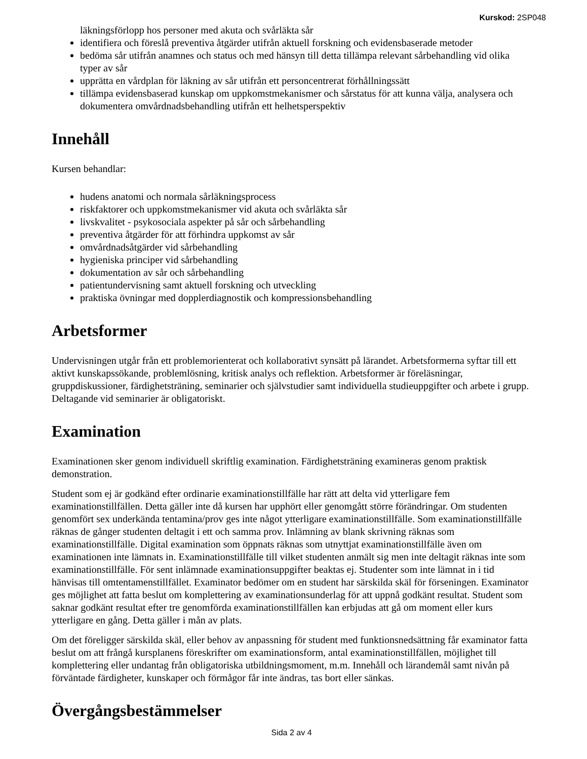Kurskod: 2SP048
läkningsförlopp hos personer med akuta och svårläkta sår
identifiera och föreslå preventiva åtgärder utifrån aktuell forskning och evidensbaserade metoder
bedöma sår utifrån anamnes och status och med hänsyn till detta tillämpa relevant sårbehandling vid olika typer av sår
upprätta en vårdplan för läkning av sår utifrån ett personcentrerat förhållningssätt
tillämpa evidensbaserad kunskap om uppkomstmekanismer och sårstatus för att kunna välja, analysera och dokumentera omvårdnadsbehandling utifrån ett helhetsperspektiv
Innehåll
Kursen behandlar:
hudens anatomi och normala sårläkningsprocess
riskfaktorer och uppkomstmekanismer vid akuta och svårläkta sår
livskvalitet - psykosociala aspekter på sår och sårbehandling
preventiva åtgärder för att förhindra uppkomst av sår
omvårdnadsåtgärder vid sårbehandling
hygieniska principer vid sårbehandling
dokumentation av sår och sårbehandling
patientundervisning samt aktuell forskning och utveckling
praktiska övningar med dopplerdiagnostik och kompressionsbehandling
Arbetsformer
Undervisningen utgår från ett problemorienterat och kollaborativt synsätt på lärandet. Arbetsformerna syftar till ett aktivt kunskapssökande, problemlösning, kritisk analys och reflektion. Arbetsformer är föreläsningar, gruppdiskussioner, färdighetsträning, seminarier och självstudier samt individuella studieuppgifter och arbete i grupp. Deltagande vid seminarier är obligatoriskt.
Examination
Examinationen sker genom individuell skriftlig examination. Färdighetsträning examineras genom praktisk demonstration.
Student som ej är godkänd efter ordinarie examinationstillfälle har rätt att delta vid ytterligare fem examinationstillfällen. Detta gäller inte då kursen har upphört eller genomgått större förändringar. Om studenten genomfört sex underkända tentamina/prov ges inte något ytterligare examinationstillfälle. Som examinationstillfälle räknas de gånger studenten deltagit i ett och samma prov. Inlämning av blank skrivning räknas som examinationstillfälle. Digital examination som öppnats räknas som utnyttjat examinationstillfälle även om examinationen inte lämnats in. Examinationstillfälle till vilket studenten anmält sig men inte deltagit räknas inte som examinationstillfälle. För sent inlämnade examinationsuppgifter beaktas ej. Studenter som inte lämnat in i tid hänvisas till omtentamenstillfället. Examinator bedömer om en student har särskilda skäl för förseningen. Examinator ges möjlighet att fatta beslut om komplettering av examinationsunderlag för att uppnå godkänt resultat. Student som saknar godkänt resultat efter tre genomförda examinationstillfällen kan erbjudas att gå om moment eller kurs ytterligare en gång. Detta gäller i mån av plats.
Om det föreligger särskilda skäl, eller behov av anpassning för student med funktionsnedsättning får examinator fatta beslut om att frångå kursplanens föreskrifter om examinationsform, antal examinationstillfällen, möjlighet till komplettering eller undantag från obligatoriska utbildningsmoment, m.m. Innehåll och lärandemål samt nivån på förväntade färdigheter, kunskaper och förmågor får inte ändras, tas bort eller sänkas.
Övergångsbestämmelser
Sida 2 av 4